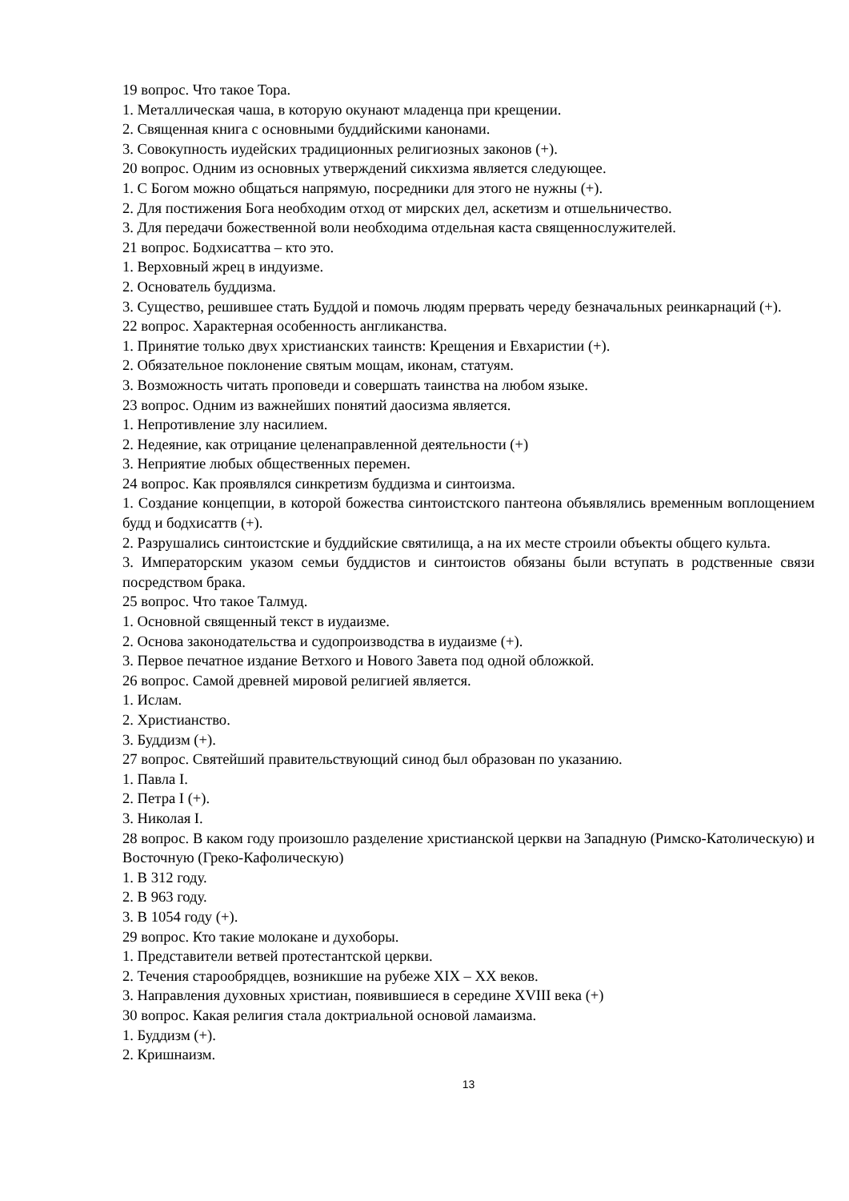19 вопрос. Что такое Тора.
1. Металлическая чаша, в которую окунают младенца при крещении.
2. Священная книга с основными буддийскими канонами.
3. Совокупность иудейских традиционных религиозных законов (+).
20 вопрос. Одним из основных утверждений сикхизма является следующее.
1. С Богом можно общаться напрямую, посредники для этого не нужны (+).
2. Для постижения Бога необходим отход от мирских дел, аскетизм и отшельничество.
3. Для передачи божественной воли необходима отдельная каста священнослужителей.
21 вопрос. Бодхисаттва – кто это.
1. Верховный жрец в индуизме.
2. Основатель буддизма.
3. Существо, решившее стать Буддой и помочь людям прервать череду безначальных реинкарнаций (+).
22 вопрос. Характерная особенность англиканства.
1. Принятие только двух христианских таинств: Крещения и Евхаристии (+).
2. Обязательное поклонение святым мощам, иконам, статуям.
3. Возможность читать проповеди и совершать таинства на любом языке.
23 вопрос. Одним из важнейших понятий даосизма является.
1. Непротивление злу насилием.
2. Недеяние, как отрицание целенаправленной деятельности (+)
3. Неприятие любых общественных перемен.
24 вопрос. Как проявлялся синкретизм буддизма и синтоизма.
1. Создание концепции, в которой божества синтоистского пантеона объявлялись временным воплощением будд и бодхисаттв (+).
2. Разрушались синтоистские и буддийские святилища, а на их месте строили объекты общего культа.
3. Императорским указом семьи буддистов и синтоистов обязаны были вступать в родственные связи посредством брака.
25 вопрос. Что такое Талмуд.
1. Основной священный текст в иудаизме.
2. Основа законодательства и судопроизводства в иудаизме (+).
3. Первое печатное издание Ветхого и Нового Завета под одной обложкой.
26 вопрос. Самой древней мировой религией является.
1. Ислам.
2. Христианство.
3. Буддизм (+).
27 вопрос. Святейший правительствующий синод был образован по указанию.
1. Павла I.
2. Петра I (+).
3. Николая I.
28 вопрос. В каком году произошло разделение христианской церкви на Западную (Римско-Католическую) и Восточную (Греко-Кафолическую)
1. В 312 году.
2. В 963 году.
3. В 1054 году (+).
29 вопрос. Кто такие молокане и духоборы.
1. Представители ветвей протестантской церкви.
2. Течения старообрядцев, возникшие на рубеже XIX – XX веков.
3. Направления духовных христиан, появившиеся в середине XVIII века (+)
30 вопрос. Какая религия стала доктриальной основой ламаизма.
1. Буддизм (+).
2. Кришнаизм.
13